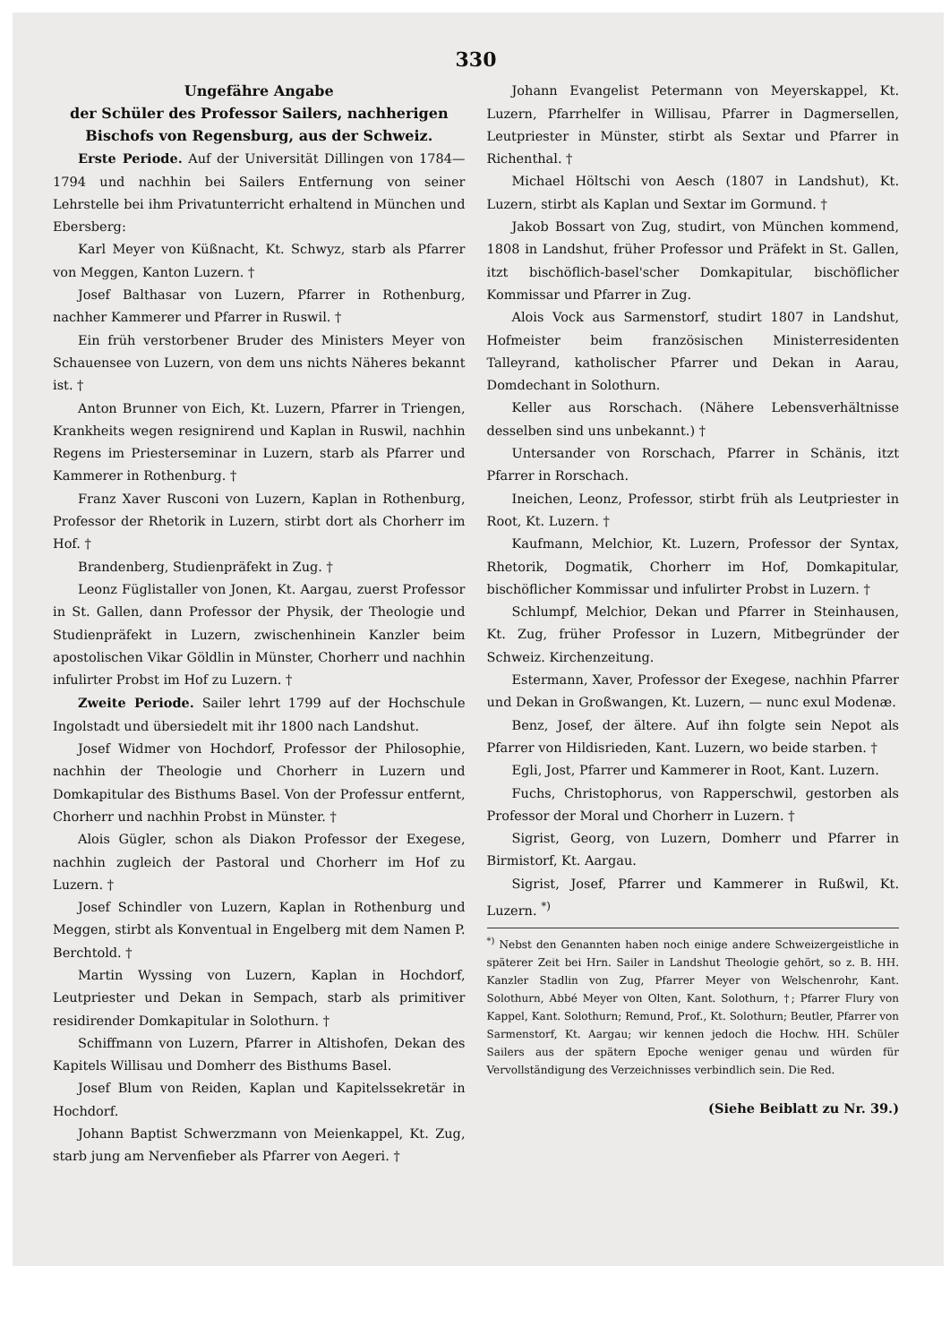330
Ungefähre Angabe
der Schüler des Professor Sailers, nachherigen Bischofs von Regensburg, aus der Schweiz.
Erste Periode. Auf der Universität Dillingen von 1784—1794 und nachhin bei Sailers Entfernung von seiner Lehrstelle bei ihm Privatunterricht erhaltend in München und Ebersberg:
Karl Meyer von Küßnacht, Kt. Schwyz, starb als Pfarrer von Meggen, Kanton Luzern. †
Josef Balthasar von Luzern, Pfarrer in Rothenburg, nachher Kammerer und Pfarrer in Ruswil. †
Ein früh verstorbener Bruder des Ministers Meyer von Schauensee von Luzern, von dem uns nichts Näheres bekannt ist. †
Anton Brunner von Eich, Kt. Luzern, Pfarrer in Triengen, Krankheits wegen resignirend und Kaplan in Ruswil, nachhin Regens im Priesterseminar in Luzern, starb als Pfarrer und Kammerer in Rothenburg. †
Franz Xaver Rusconi von Luzern, Kaplan in Rothenburg, Professor der Rhetorik in Luzern, stirbt dort als Chorherr im Hof. †
Brandenberg, Studienpräfekt in Zug. †
Leonz Füglistaller von Jonen, Kt. Aargau, zuerst Professor in St. Gallen, dann Professor der Physik, der Theologie und Studienpräfekt in Luzern, zwischenhinein Kanzler beim apostolischen Vikar Göldlin in Münster, Chorherr und nachhin infulirter Probst im Hof zu Luzern. †
Zweite Periode. Sailer lehrt 1799 auf der Hochschule Ingolstadt und übersiedelt mit ihr 1800 nach Landshut.
Josef Widmer von Hochdorf, Professor der Philosophie, nachhin der Theologie und Chorherr in Luzern und Domkapitular des Bisthums Basel. Von der Professur entfernt, Chorherr und nachhin Probst in Münster. †
Alois Gügler, schon als Diakon Professor der Exegese, nachhin zugleich der Pastoral und Chorherr im Hof zu Luzern. †
Josef Schindler von Luzern, Kaplan in Rothenburg und Meggen, stirbt als Konventual in Engelberg mit dem Namen P. Berchtold. †
Martin Wyssing von Luzern, Kaplan in Hochdorf, Leutpriester und Dekan in Sempach, starb als primitiver residirender Domkapitular in Solothurn. †
Schiffmann von Luzern, Pfarrer in Altishofen, Dekan des Kapitels Willisau und Domherr des Bisthums Basel.
Josef Blum von Reiden, Kaplan und Kapitelssekretär in Hochdorf.
Johann Baptist Schwerzmann von Meienkappel, Kt. Zug, starb jung am Nervenfieber als Pfarrer von Aegeri. †
Johann Evangelist Petermann von Meyerskappel, Kt. Luzern, Pfarrhelfer in Willisau, Pfarrer in Dagmersellen, Leutpriester in Münster, stirbt als Sextar und Pfarrer in Richenthal. †
Michael Höltschi von Aesch (1807 in Landshut), Kt. Luzern, stirbt als Kaplan und Sextar im Gormund. †
Jakob Bossart von Zug, studirt, von München kommend, 1808 in Landshut, früher Professor und Präfekt in St. Gallen, itzt bischöflich-basel'scher Domkapitular, bischöflicher Kommissar und Pfarrer in Zug.
Alois Vock aus Sarmenstorf, studirt 1807 in Landshut, Hofmeister beim französischen Ministerresidenten Talleyrand, katholischer Pfarrer und Dekan in Aarau, Domdechant in Solothurn.
Keller aus Rorschach. (Nähere Lebensverhältnisse desselben sind uns unbekannt.) †
Untersander von Rorschach, Pfarrer in Schänis, itzt Pfarrer in Rorschach.
Ineichen, Leonz, Professor, stirbt früh als Leutpriester in Root, Kt. Luzern. †
Kaufmann, Melchior, Kt. Luzern, Professor der Syntax, Rhetorik, Dogmatik, Chorherr im Hof, Domkapitular, bischöflicher Kommissar und infulirter Probst in Luzern. †
Schlumpf, Melchior, Dekan und Pfarrer in Steinhausen, Kt. Zug, früher Professor in Luzern, Mitbegründer der Schweiz. Kirchenzeitung.
Estermann, Xaver, Professor der Exegese, nachhin Pfarrer und Dekan in Großwangen, Kt. Luzern, — nunc exul Modenæ.
Benz, Josef, der ältere. Auf ihn folgte sein Nepot als Pfarrer von Hildisrieden, Kant. Luzern, wo beide starben. †
Egli, Jost, Pfarrer und Kammerer in Root, Kant. Luzern.
Fuchs, Christophorus, von Rapperschwil, gestorben als Professor der Moral und Chorherr in Luzern. †
Sigrist, Georg, von Luzern, Domherr und Pfarrer in Birmistorf, Kt. Aargau.
Sigrist, Josef, Pfarrer und Kammerer in Rußwil, Kt. Luzern. <sup>*)</sup>
<sup>*)</sup> Nebst den Genannten haben noch einige andere Schweizergeistliche in späterer Zeit bei Hrn. Sailer in Landshut Theologie gehört, so z. B. HH. Kanzler Stadlin von Zug, Pfarrer Meyer von Welschenrohr, Kant. Solothurn, Abbé Meyer von Olten, Kant. Solothurn, †; Pfarrer Flury von Kappel, Kant. Solothurn; Remund, Prof., Kt. Solothurn; Beutler, Pfarrer von Sarmenstorf, Kt. Aargau; wir kennen jedoch die Hochw. HH. Schüler Sailers aus der spätern Epoche weniger genau und würden für Vervollständigung des Verzeichnisses verbindlich sein. Die Red.
(Siehe Beiblatt zu Nr. 39.)